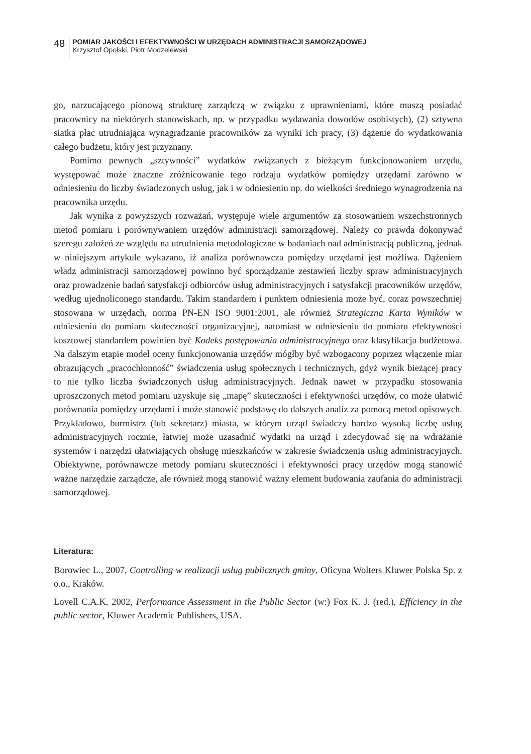48
POMIAR JAKOŚCI I EFEKTYWNOŚCI W URZĘDACH ADMINISTRACJI SAMORZĄDOWEJ
Krzysztof Opolski, Piotr Modzelewski
go, narzucającego pionową strukturę zarządczą w związku z uprawnieniami, które muszą posiadać pracownicy na niektórych stanowiskach, np. w przypadku wydawania dowodów osobistych), (2) sztywna siatka płac utrudniająca wynagradzanie pracowników za wyniki ich pracy, (3) dążenie do wydatkowania całego budżetu, który jest przyznany.
Pomimo pewnych „sztywności” wydatków związanych z bieżącym funkcjonowaniem urzędu, występować może znaczne zróżnicowanie tego rodzaju wydatków pomiędzy urzędami zarówno w odniesieniu do liczby świadczonych usług, jak i w odniesieniu np. do wielkości średniego wynagrodzenia na pracownika urzędu.
Jak wynika z powyższych rozważań, występuje wiele argumentów za stosowaniem wszechstronnych metod pomiaru i porównywaniem urzędów administracji samorządowej. Należy co prawda dokonywać szeregu założeń ze względu na utrudnienia metodologiczne w badaniach nad administracją publiczną, jednak w niniejszym artykule wykazano, iż analiza porównawcza pomiędzy urzędami jest możliwa. Dążeniem władz administracji samorządowej powinno być sporządzanie zestawień liczby spraw administracyjnych oraz prowadzenie badań satysfakcji odbiorców usług administracyjnych i satysfakcji pracowników urzędów, według ujednoliconego standardu. Takim standardem i punktem odniesienia może być, coraz powszechniej stosowana w urzędach, norma PN-EN ISO 9001:2001, ale również Strategiczna Karta Wyników w odniesieniu do pomiaru skuteczności organizacyjnej, natomiast w odniesieniu do pomiaru efektywności kosztowej standardem powinien być Kodeks postępowania administracyjnego oraz klasyfikacja budżetowa. Na dalszym etapie model oceny funkcjonowania urzędów mógłby być wzbogacony poprzez włączenie miar obrazujących „pracochłonność” świadczenia usług społecznych i technicznych, gdyż wynik bieżącej pracy to nie tylko liczba świadczonych usług administracyjnych. Jednak nawet w przypadku stosowania uproszczonych metod pomiaru uzyskuje się „mapę” skuteczności i efektywności urzędów, co może ułatwić porównania pomiędzy urzędami i może stanowić podstawę do dalszych analiz za pomocą metod opisowych. Przykładowo, burmistrz (lub sekretarz) miasta, w którym urząd świadczy bardzo wysoką liczbę usług administracyjnych rocznie, łatwiej może uzasadnić wydatki na urząd i zdecydować się na wdrażanie systemów i narzędzi ułatwiających obsługę mieszkańców w zakresie świadczenia usług administracyjnych. Obiektywne, porównawcze metody pomiaru skuteczności i efektywności pracy urzędów mogą stanowić ważne narzędzie zarządcze, ale również mogą stanowić ważny element budowania zaufania do administracji samorządowej.
Literatura:
Borowiec L., 2007, Controlling w realizacji usług publicznych gminy, Oficyna Wolters Kluwer Polska Sp. z o.o., Kraków.
Lovell C.A.K, 2002, Performance Assessment in the Public Sector (w:) Fox K. J. (red.), Efficiency in the public sector, Kluwer Academic Publishers, USA.